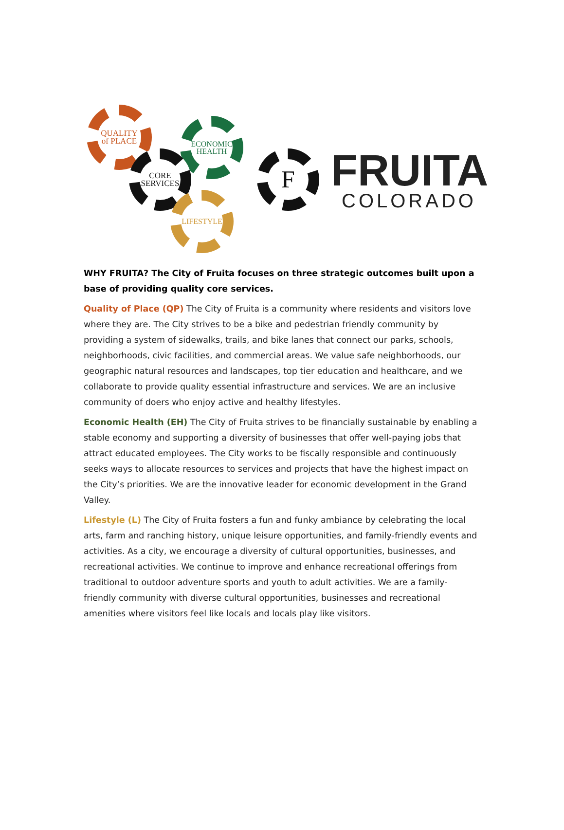QUALITY
of PLACE
ECONOMIC
HEALTH
CORE
SERVICES
LIFESTYLE
F
FRUITA
COLORADO
WHY FRUITA? The City of Fruita focuses on three strategic outcomes built upon a base of providing quality core services.
Quality of Place (QP) The City of Fruita is a community where residents and visitors love where they are. The City strives to be a bike and pedestrian friendly community by providing a system of sidewalks, trails, and bike lanes that connect our parks, schools, neighborhoods, civic facilities, and commercial areas. We value safe neighborhoods, our geographic natural resources and landscapes, top tier education and healthcare, and we collaborate to provide quality essential infrastructure and services. We are an inclusive community of doers who enjoy active and healthy lifestyles.
Economic Health (EH) The City of Fruita strives to be financially sustainable by enabling a stable economy and supporting a diversity of businesses that offer well-paying jobs that attract educated employees. The City works to be fiscally responsible and continuously seeks ways to allocate resources to services and projects that have the highest impact on the City’s priorities. We are the innovative leader for economic development in the Grand Valley.
Lifestyle (L) The City of Fruita fosters a fun and funky ambiance by celebrating the local arts, farm and ranching history, unique leisure opportunities, and family-friendly events and activities. As a city, we encourage a diversity of cultural opportunities, businesses, and recreational activities. We continue to improve and enhance recreational offerings from traditional to outdoor adventure sports and youth to adult activities. We are a family-friendly community with diverse cultural opportunities, businesses and recreational amenities where visitors feel like locals and locals play like visitors.